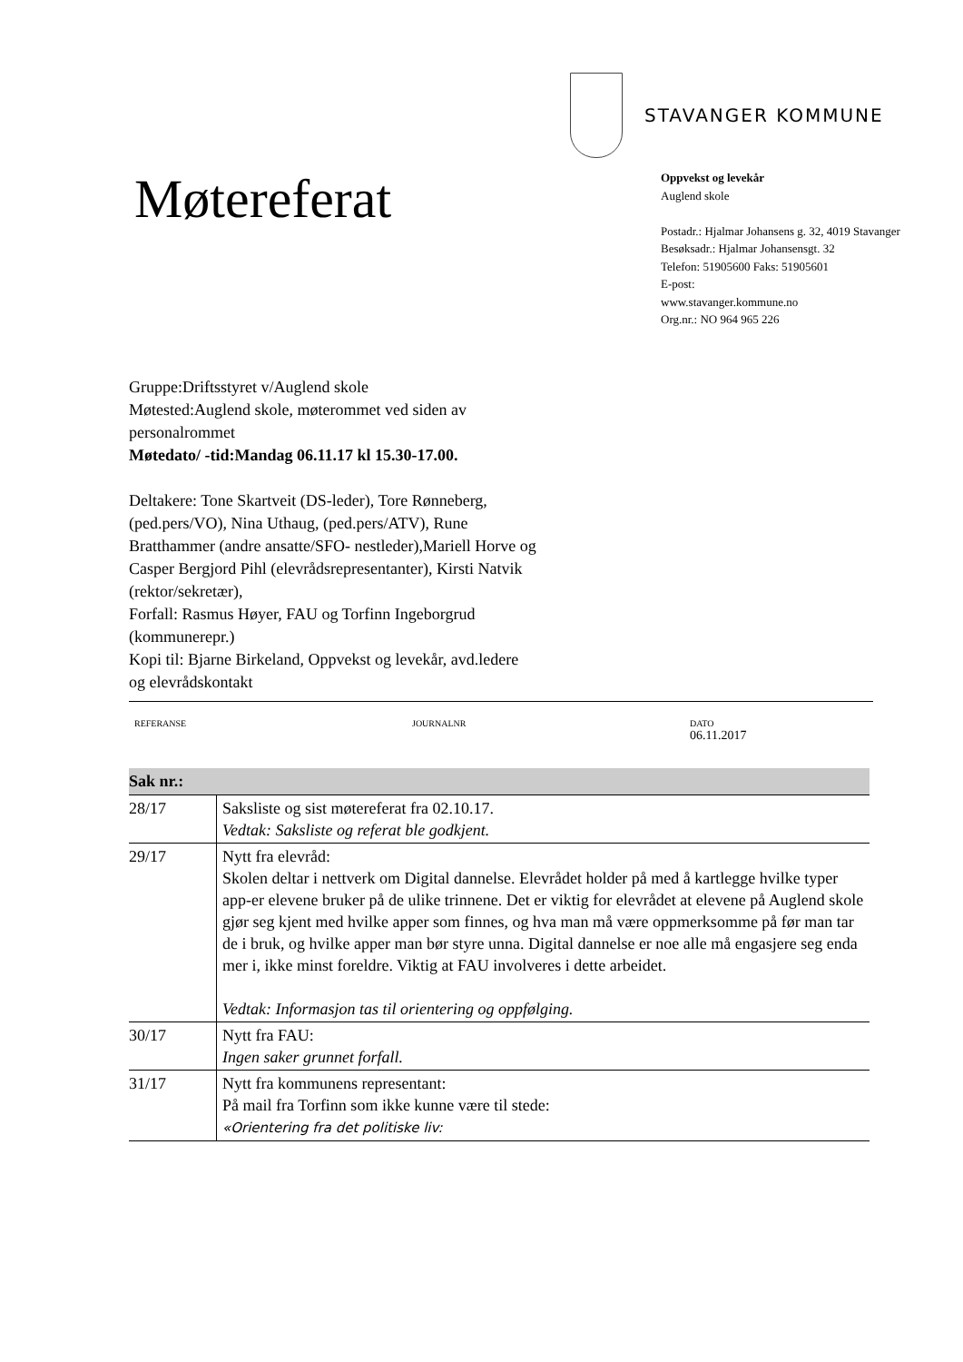Møtereferat
STAVANGER KOMMUNE
Oppvekst og levekår
Auglend skole
Postadr.: Hjalmar Johansens g. 32, 4019 Stavanger
Besøksadr.: Hjalmar Johansensgt. 32
Telefon: 51905600 Faks: 51905601
E-post:
www.stavanger.kommune.no
Org.nr.: NO 964 965 226
Gruppe:Driftsstyret v/Auglend skole
Møtested:Auglend skole, møterommet ved siden av personalrommet
Møtedato/ -tid:Mandag 06.11.17 kl 15.30-17.00.
Deltakere: Tone Skartveit (DS-leder), Tore Rønneberg, (ped.pers/VO), Nina Uthaug, (ped.pers/ATV), Rune Bratthammer (andre ansatte/SFO- nestleder),Mariell Horve og Casper Bergjord Pihl (elevrådsrepresentanter), Kirsti Natvik (rektor/sekretær),
Forfall: Rasmus Høyer, FAU og Torfinn Ingeborgrud (kommunerepr.)
Kopi til: Bjarne Birkeland, Oppvekst og levekår, avd.ledere og elevrådskontakt
REFERANSE JOURNALNR DATO
06.11.2017
| Sak nr.: | |
| --- | --- |
| 28/17 | Saksliste og sist møtereferat fra 02.10.17. Vedtak: Saksliste og referat ble godkjent. |
| 29/17 | Nytt fra elevråd: Skolen deltar i nettverk om Digital dannelse. Elevrådet holder på med å kartlegge hvilke typer app-er elevene bruker på de ulike trinnene. Det er viktig for elevrådet at elevene på Auglend skole gjør seg kjent med hvilke apper som finnes, og hva man må være oppmerksomme på før man tar de i bruk, og hvilke apper man bør styre unna. Digital dannelse er noe alle må engasjere seg enda mer i, ikke minst foreldre. Viktig at FAU involveres i dette arbeidet. Vedtak: Informasjon tas til orientering og oppfølging. |
| 30/17 | Nytt fra FAU: Ingen saker grunnet forfall. |
| 31/17 | Nytt fra kommunens representant: På mail fra Torfinn som ikke kunne være til stede: «Orientering fra det politiske liv: |